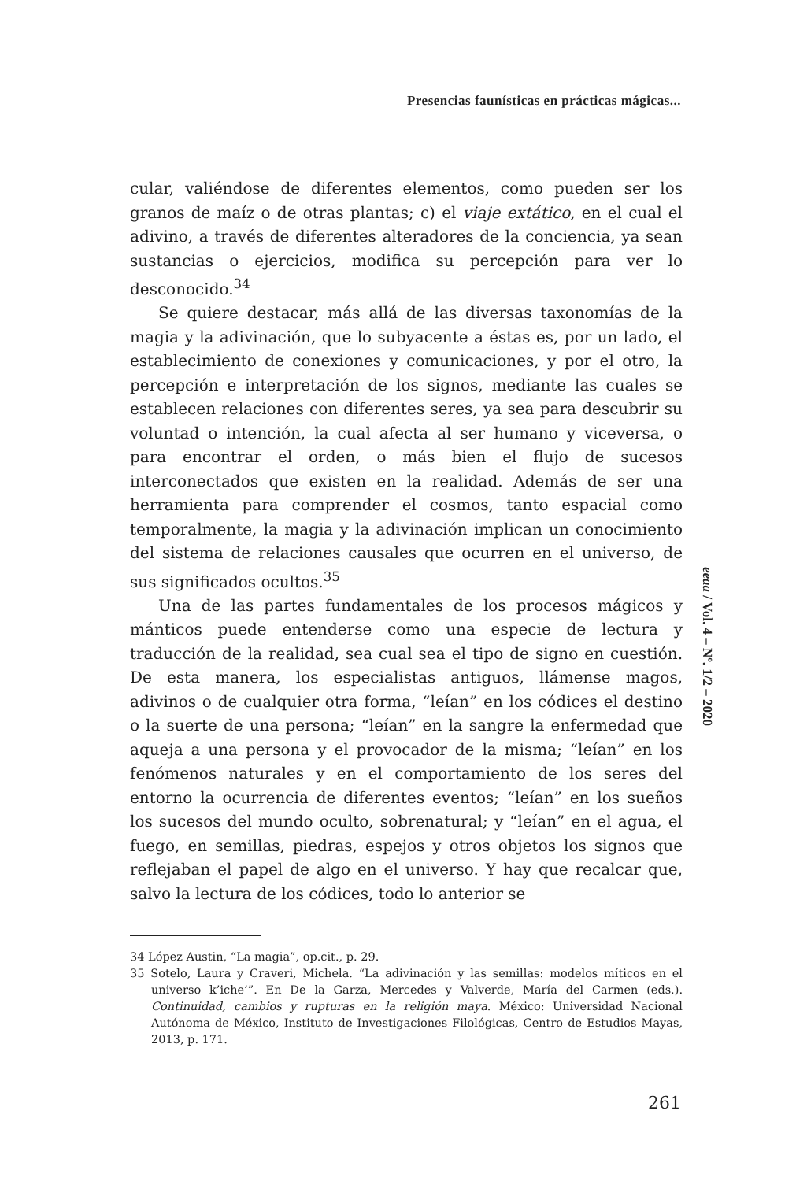Presencias faunísticas en prácticas mágicas...
cular, valiéndose de diferentes elementos, como pueden ser los granos de maíz o de otras plantas; c) el viaje extático, en el cual el adivino, a través de diferentes alteradores de la conciencia, ya sean sustancias o ejercicios, modifica su percepción para ver lo desconocido.<sup>34</sup>
Se quiere destacar, más allá de las diversas taxonomías de la magia y la adivinación, que lo subyacente a éstas es, por un lado, el establecimiento de conexiones y comunicaciones, y por el otro, la percepción e interpretación de los signos, mediante las cuales se establecen relaciones con diferentes seres, ya sea para descubrir su voluntad o intención, la cual afecta al ser humano y viceversa, o para encontrar el orden, o más bien el flujo de sucesos interconectados que existen en la realidad. Además de ser una herramienta para comprender el cosmos, tanto espacial como temporalmente, la magia y la adivinación implican un conocimiento del sistema de relaciones causales que ocurren en el universo, de sus significados ocultos.<sup>35</sup>
Una de las partes fundamentales de los procesos mágicos y mánticos puede entenderse como una especie de lectura y traducción de la realidad, sea cual sea el tipo de signo en cuestión. De esta manera, los especialistas antiguos, llámense magos, adivinos o de cualquier otra forma, “leían” en los códices el destino o la suerte de una persona; “leían” en la sangre la enfermedad que aqueja a una persona y el provocador de la misma; “leían” en los fenómenos naturales y en el comportamiento de los seres del entorno la ocurrencia de diferentes eventos; “leían” en los sueños los sucesos del mundo oculto, sobrenatural; y “leían” en el agua, el fuego, en semillas, piedras, espejos y otros objetos los signos que reflejaban el papel de algo en el universo. Y hay que recalcar que, salvo la lectura de los códices, todo lo anterior se
34 López Austin, “La magia”, op.cit., p. 29.
35 Sotelo, Laura y Craveri, Michela. “La adivinación y las semillas: modelos míticos en el universo k’iche’”. En De la Garza, Mercedes y Valverde, María del Carmen (eds.). Continuidad, cambios y rupturas en la religión maya. México: Universidad Nacional Autónoma de México, Instituto de Investigaciones Filológicas, Centro de Estudios Mayas, 2013, p. 171.
eeaa / Vol. 4 – Nº. 1/2 – 2020
261